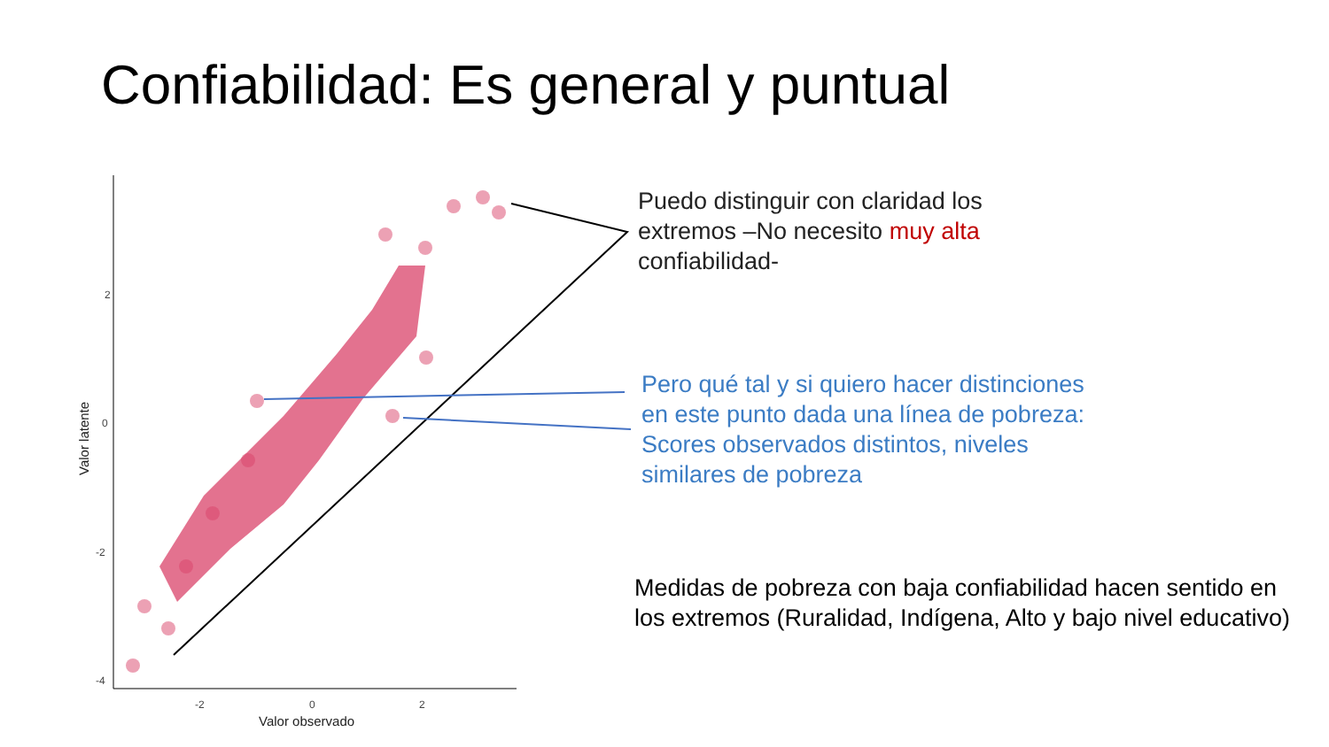Confiabilidad: Es general y puntual
2
0
-2
-4
-2
0
2
Valor observado
Valor latente
Puedo distinguir con claridad los extremos –No necesito muy alta confiabilidad-
Pero qué tal y si quiero hacer distinciones en este punto dada una línea de pobreza: Scores observados distintos, niveles similares de pobreza
Medidas de pobreza con baja confiabilidad hacen sentido en los extremos (Ruralidad, Indígena, Alto y bajo nivel educativo)